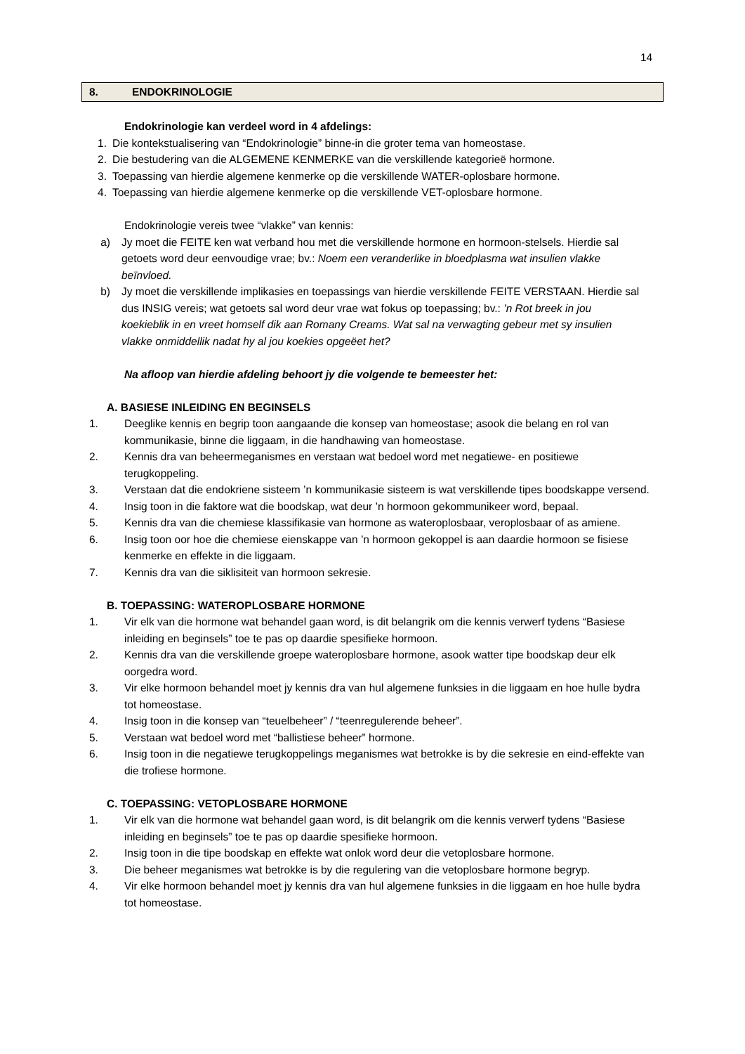14
8. ENDOKRINOLOGIE
Endokrinologie kan verdeel word in 4 afdelings:
1. Die kontekstualisering van “Endokrinologie” binne-in die groter tema van homeostase.
2. Die bestudering van die ALGEMENE KENMERKE van die verskillende kategorieë hormone.
3. Toepassing van hierdie algemene kenmerke op die verskillende WATER-oplosbare hormone.
4. Toepassing van hierdie algemene kenmerke op die verskillende VET-oplosbare hormone.
Endokrinologie vereis twee “vlakke” van kennis:
a) Jy moet die FEITE ken wat verband hou met die verskillende hormone en hormoon-stelsels. Hierdie sal getoets word deur eenvoudige vrae; bv.: Noem een veranderlike in bloedplasma wat insulien vlakke beïnvloed.
b) Jy moet die verskillende implikasies en toepassings van hierdie verskillende FEITE VERSTAAN. Hierdie sal dus INSIG vereis; wat getoets sal word deur vrae wat fokus op toepassing; bv.: ’n Rot breek in jou koekieblik in en vreet homself dik aan Romany Creams. Wat sal na verwagting gebeur met sy insulien vlakke onmiddellik nadat hy al jou koekies opgeëet het?
Na afloop van hierdie afdeling behoort jy die volgende te bemeester het:
A. BASIESE INLEIDING EN BEGINSELS
1. Deeglike kennis en begrip toon aangaande die konsep van homeostase; asook die belang en rol van kommunikasie, binne die liggaam, in die handhawing van homeostase.
2. Kennis dra van beheermeganismes en verstaan wat bedoel word met negatiewe- en positiewe terugkoppeling.
3. Verstaan dat die endokriene sisteem ’n kommunikasie sisteem is wat verskillende tipes boodskappe versend.
4. Insig toon in die faktore wat die boodskap, wat deur ’n hormoon gekommunikeer word, bepaal.
5. Kennis dra van die chemiese klassifikasie van hormone as wateroplosbaar, veroplosbaar of as amiene.
6. Insig toon oor hoe die chemiese eienskappe van ’n hormoon gekoppel is aan daardie hormoon se fisiese kenmerke en effekte in die liggaam.
7. Kennis dra van die siklisiteit van hormoon sekresie.
B. TOEPASSING: WATEROPLOSBARE HORMONE
1. Vir elk van die hormone wat behandel gaan word, is dit belangrik om die kennis verwerf tydens “Basiese inleiding en beginsels” toe te pas op daardie spesifieke hormoon.
2. Kennis dra van die verskillende groepe wateroplosbare hormone, asook watter tipe boodskap deur elk oorgedra word.
3. Vir elke hormoon behandel moet jy kennis dra van hul algemene funksies in die liggaam en hoe hulle bydra tot homeostase.
4. Insig toon in die konsep van “teuelbeheer” / “teenregulerende beheer”.
5. Verstaan wat bedoel word met “ballistiese beheer” hormone.
6. Insig toon in die negatiewe terugkoppelings meganismes wat betrokke is by die sekresie en eind-effekte van die trofiese hormone.
C. TOEPASSING: VETOPLOSBARE HORMONE
1. Vir elk van die hormone wat behandel gaan word, is dit belangrik om die kennis verwerf tydens “Basiese inleiding en beginsels” toe te pas op daardie spesifieke hormoon.
2. Insig toon in die tipe boodskap en effekte wat onlok word deur die vetoplosbare hormone.
3. Die beheer meganismes wat betrokke is by die regulering van die vetoplosbare hormone begryp.
4. Vir elke hormoon behandel moet jy kennis dra van hul algemene funksies in die liggaam en hoe hulle bydra tot homeostase.